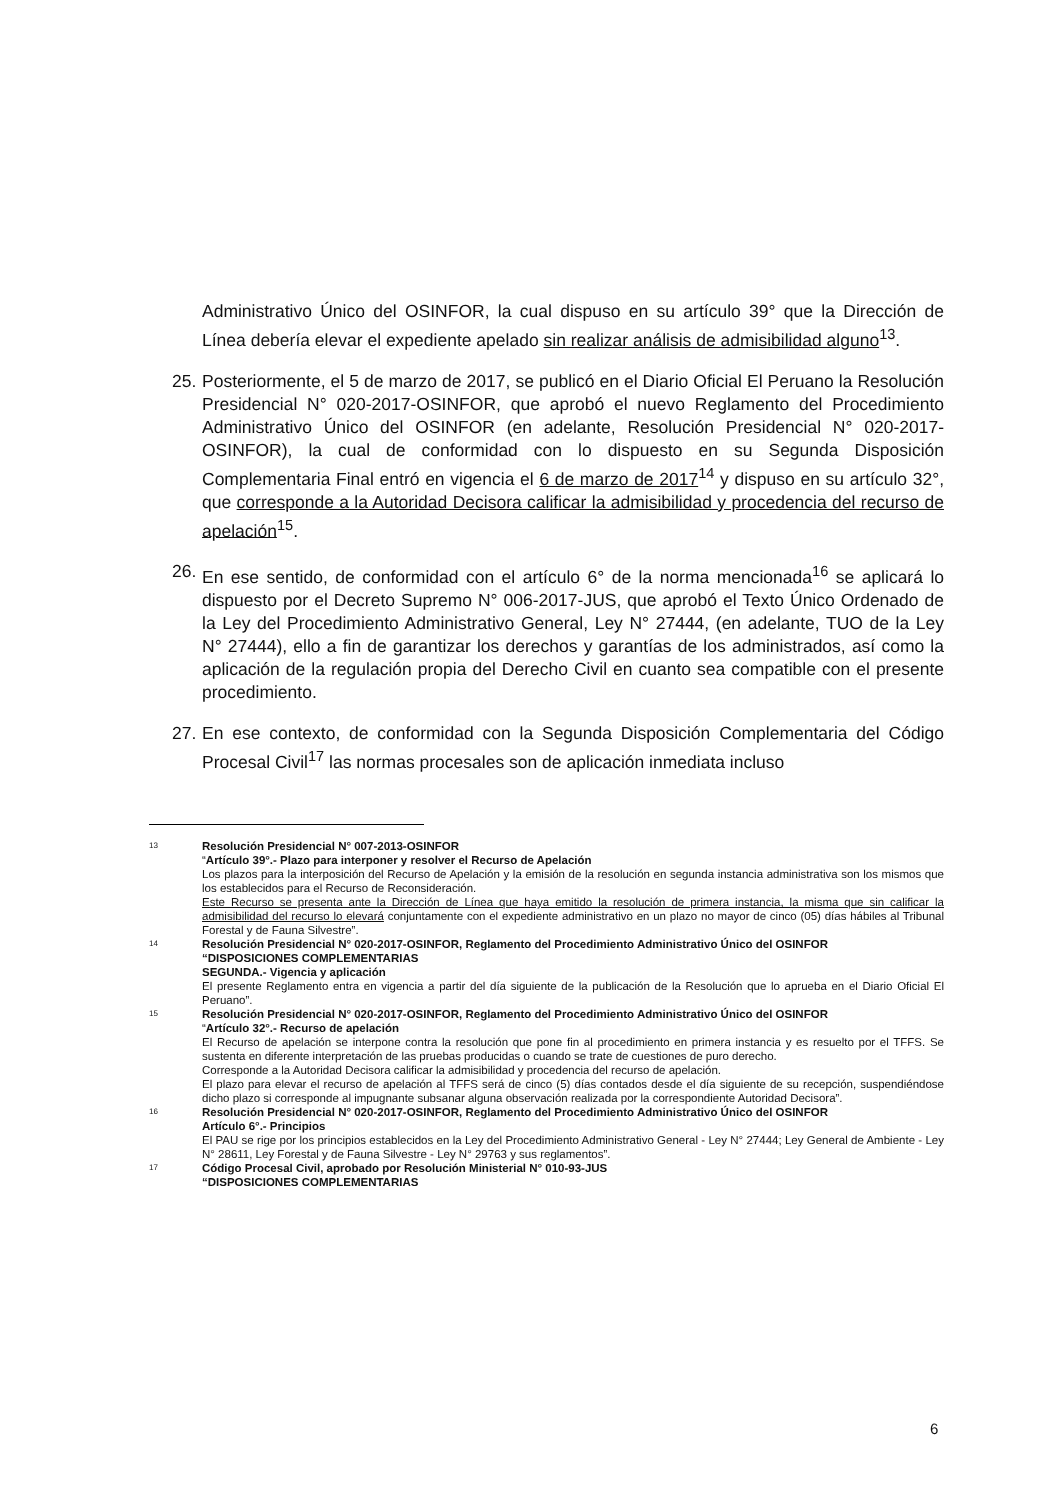Administrativo Único del OSINFOR, la cual dispuso en su artículo 39° que la Dirección de Línea debería elevar el expediente apelado sin realizar análisis de admisibilidad alguno<sup>13</sup>.
25.
Posteriormente, el 5 de marzo de 2017, se publicó en el Diario Oficial El Peruano la Resolución Presidencial N° 020-2017-OSINFOR, que aprobó el nuevo Reglamento del Procedimiento Administrativo Único del OSINFOR (en adelante, Resolución Presidencial N° 020-2017-OSINFOR), la cual de conformidad con lo dispuesto en su Segunda Disposición Complementaria Final entró en vigencia el 6 de marzo de 2017<sup>14</sup> y dispuso en su artículo 32°, que corresponde a la Autoridad Decisora calificar la admisibilidad y procedencia del recurso de apelación<sup>15</sup>.
26.
En ese sentido, de conformidad con el artículo 6° de la norma mencionada<sup>16</sup> se aplicará lo dispuesto por el Decreto Supremo N° 006-2017-JUS, que aprobó el Texto Único Ordenado de la Ley del Procedimiento Administrativo General, Ley N° 27444, (en adelante, TUO de la Ley N° 27444), ello a fin de garantizar los derechos y garantías de los administrados, así como la aplicación de la regulación propia del Derecho Civil en cuanto sea compatible con el presente procedimiento.
27.
En ese contexto, de conformidad con la Segunda Disposición Complementaria del Código Procesal Civil<sup>17</sup> las normas procesales son de aplicación inmediata incluso
13
Resolución Presidencial N° 007-2013-OSINFOR
“Artículo 39°.- Plazo para interponer y resolver el Recurso de Apelación
Los plazos para la interposición del Recurso de Apelación y la emisión de la resolución en segunda instancia administrativa son los mismos que los establecidos para el Recurso de Reconsideración.
Este Recurso se presenta ante la Dirección de Línea que haya emitido la resolución de primera instancia, la misma que sin calificar la admisibilidad del recurso lo elevará conjuntamente con el expediente administrativo en un plazo no mayor de cinco (05) días hábiles al Tribunal Forestal y de Fauna Silvestre”.
14
Resolución Presidencial N° 020-2017-OSINFOR, Reglamento del Procedimiento Administrativo Único del OSINFOR
“DISPOSICIONES COMPLEMENTARIAS
SEGUNDA.- Vigencia y aplicación
El presente Reglamento entra en vigencia a partir del día siguiente de la publicación de la Resolución que lo aprueba en el Diario Oficial El Peruano”.
15
Resolución Presidencial N° 020-2017-OSINFOR, Reglamento del Procedimiento Administrativo Único del OSINFOR
“Artículo 32°.- Recurso de apelación
El Recurso de apelación se interpone contra la resolución que pone fin al procedimiento en primera instancia y es resuelto por el TFFS. Se sustenta en diferente interpretación de las pruebas producidas o cuando se trate de cuestiones de puro derecho.
Corresponde a la Autoridad Decisora calificar la admisibilidad y procedencia del recurso de apelación.
El plazo para elevar el recurso de apelación al TFFS será de cinco (5) días contados desde el día siguiente de su recepción, suspendiéndose dicho plazo si corresponde al impugnante subsanar alguna observación realizada por la correspondiente Autoridad Decisora”.
16
Resolución Presidencial N° 020-2017-OSINFOR, Reglamento del Procedimiento Administrativo Único del OSINFOR
Artículo 6°.- Principios
El PAU se rige por los principios establecidos en la Ley del Procedimiento Administrativo General - Ley N° 27444; Ley General de Ambiente - Ley N° 28611, Ley Forestal y de Fauna Silvestre - Ley N° 29763 y sus reglamentos”.
17
Código Procesal Civil, aprobado por Resolución Ministerial N° 010-93-JUS
“DISPOSICIONES COMPLEMENTARIAS
6